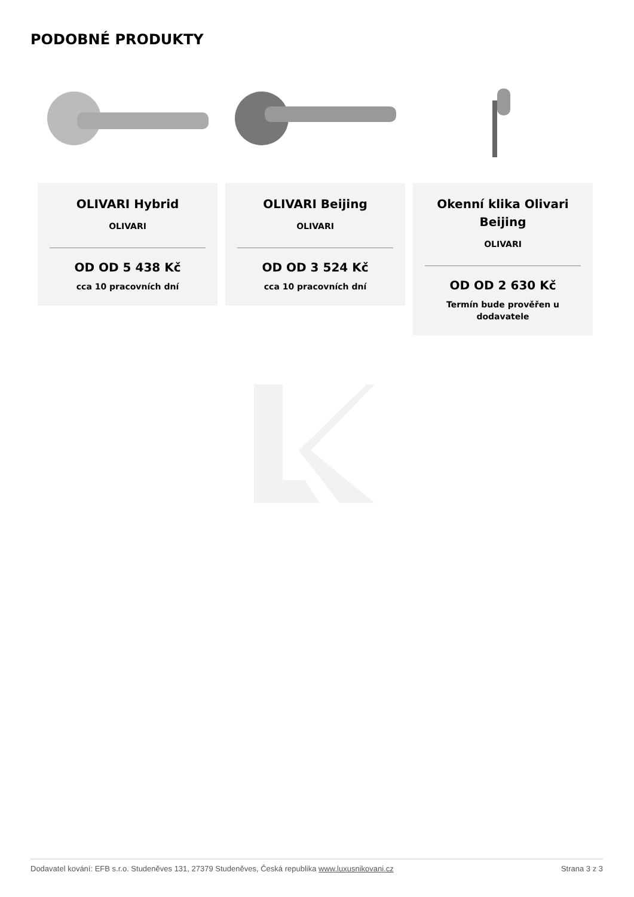PODOBNÉ PRODUKTY
OLIVARI Hybrid
OLIVARI
OD OD 5 438 Kč
cca 10 pracovních dní
OLIVARI Beijing
OLIVARI
OD OD 3 524 Kč
cca 10 pracovních dní
Okenní klika Olivari Beijing
OLIVARI
OD OD 2 630 Kč
Termín bude prověřen u dodavatele
Dodavatel kování: EFB s.r.o. Studeněves 131, 27379 Studeněves, Česká republika www.luxusnikovani.cz Strana 3 z 3